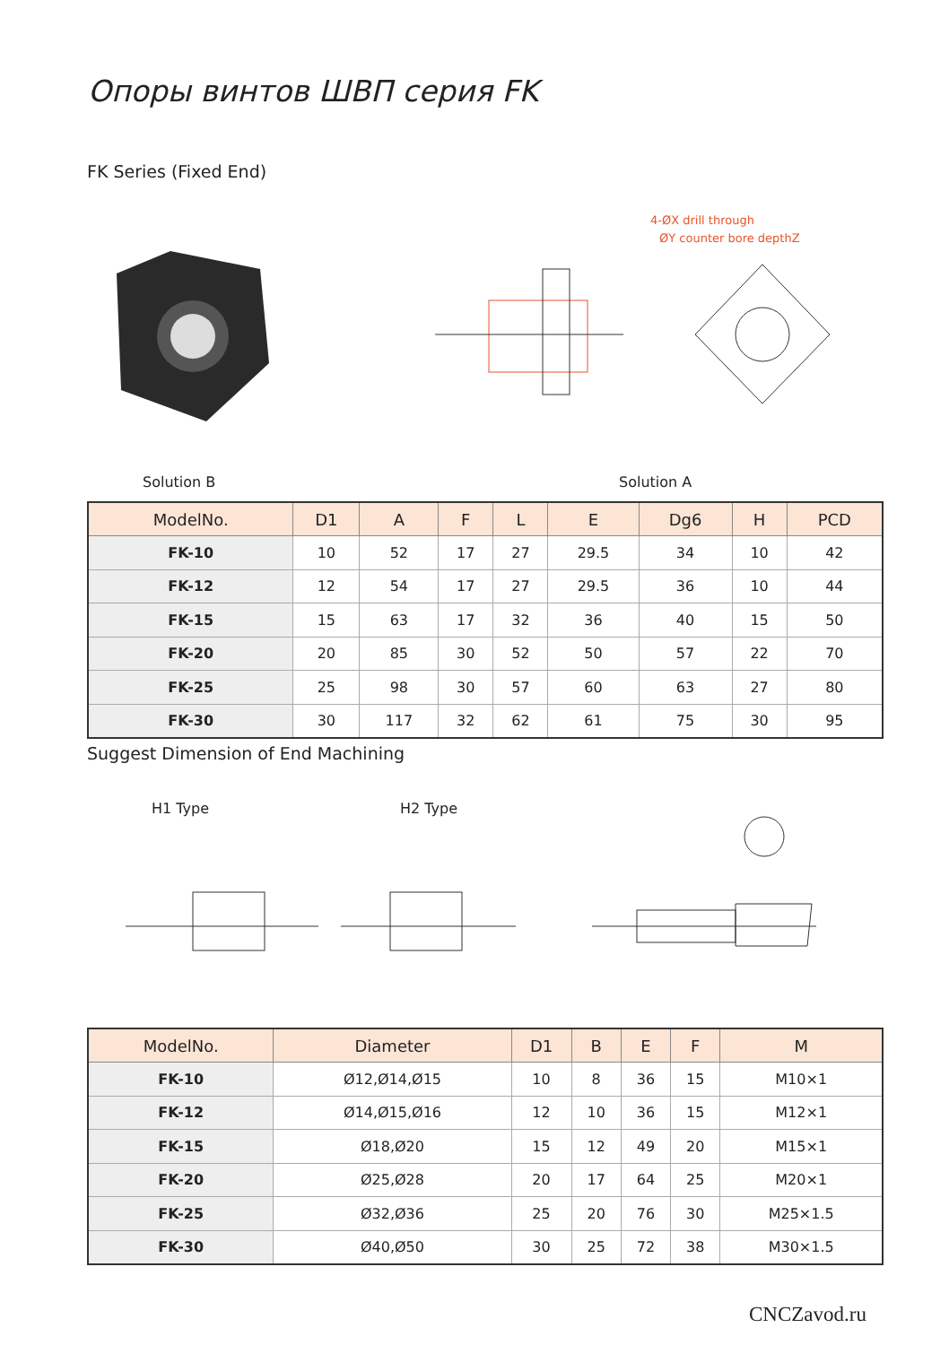Опоры винтов ШВП серия FK
FK Series (Fixed End)
4-ØX drill through
ØY counter bore depthZ
Solution B Solution A
| ModelNo. | D1 | A | F | L | E | Dg6 | H | PCD |
| --- | --- | --- | --- | --- | --- | --- | --- | --- |
| FK-10 | 10 | 52 | 17 | 27 | 29.5 | 34 | 10 | 42 |
| FK-12 | 12 | 54 | 17 | 27 | 29.5 | 36 | 10 | 44 |
| FK-15 | 15 | 63 | 17 | 32 | 36 | 40 | 15 | 50 |
| FK-20 | 20 | 85 | 30 | 52 | 50 | 57 | 22 | 70 |
| FK-25 | 25 | 98 | 30 | 57 | 60 | 63 | 27 | 80 |
| FK-30 | 30 | 117 | 32 | 62 | 61 | 75 | 30 | 95 |
Suggest Dimension of End Machining
H1 Type H2 Type
| ModelNo. | Diameter | D1 | B | E | F | M |
| --- | --- | --- | --- | --- | --- | --- |
| FK-10 | Ø12,Ø14,Ø15 | 10 | 8 | 36 | 15 | M10×1 |
| FK-12 | Ø14,Ø15,Ø16 | 12 | 10 | 36 | 15 | M12×1 |
| FK-15 | Ø18,Ø20 | 15 | 12 | 49 | 20 | M15×1 |
| FK-20 | Ø25,Ø28 | 20 | 17 | 64 | 25 | M20×1 |
| FK-25 | Ø32,Ø36 | 25 | 20 | 76 | 30 | M25×1.5 |
| FK-30 | Ø40,Ø50 | 30 | 25 | 72 | 38 | M30×1.5 |
CNCZavod.ru